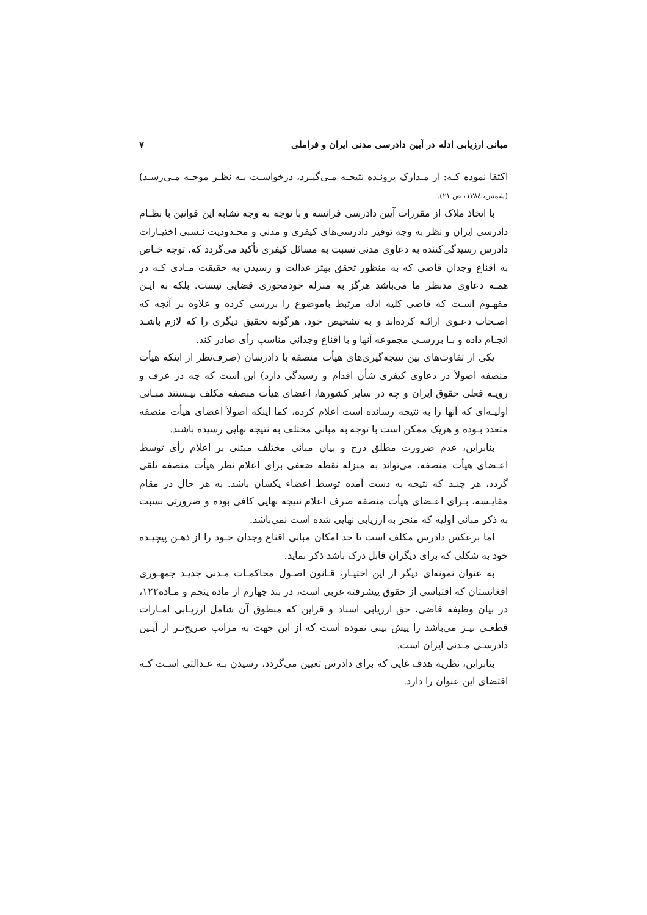مبانی ارزیابی ادله در آیین دادرسی مدنی ایران و فراملی ۷
اکتفا نموده کـه: از مـدارک پرونـده نتیجـه مـی‌گیـرد، درخواسـت بـه نظـر موجـه مـی‌رسـد) (شمس، ۱۳۸٤، ص ۲۱).
با اتخاذ ملاک از مقررات آیین دادرسی فرانسه و با توجه به وجه تشابه این قوانین با نظـام دادرسی ایران و نظر به وجه توفیر دادرسی‌های کیفری و مدنی و محـدودیت نـسبی اختیـارات دادرس رسیدگی‌کننده به دعاوی مدنی نسبت به مسائل کیفری تأکید می‌گردد که، توجه خـاص به اقناع وجدان قاضی که به منظور تحقق بهتر عدالت و رسیدن به حقیقت مـادی کـه در همـه دعاوی مدنظر ما می‌باشد هرگز به منزله خودمحوری قضایی نیست. بلکه به ایـن مفهـوم اسـت که قاضی کلیه ادله مرتبط باموضوع را بررسی کرده و علاوه بر آنچه که اصـحاب دعـوی ارائـه کرده‌اند و به تشخیص خود، هرگونه تحقیق دیگری را که لازم باشـد انجـام داده و بـا بررسـی مجموعه آنها و با اقناع وجدانی مناسب رأی صادر کند.
یکی از تفاوت‌های بین نتیجه‌گیری‌های هیأت منصفه با دادرسان (صرف‌نظر از اینکه هیأت منصفه اصولاً در دعاوی کیفری شأن اقدام و رسیدگی دارد) این است که چه در عرف و رویـه فعلی حقوق ایران و چه در سایر کشورها، اعضای هیأت منصفه مکلف نیـستند مبـانی اولیـه‌ای که آنها را به نتیجه رسانده است اعلام کرده، کما اینکه اصولاً اعضای هیأت منصفه متعدد بـوده و هریک ممکن است با توجه به مبانی مختلف به نتیجه نهایی رسیده باشند.
بنابراین، عدم ضرورت مطلق درج و بیان مبانی مختلف مبتنی بر اعلام رأی توسط اعـضای هیأت منصفه، می‌تواند به منزله نقطه ضعفی برای اعلام نظر هیأت منصفه تلقی گردد، هر چنـد که نتیجه به دست آمده توسط اعضاء یکسان باشد. به هر حال در مقام مقایـسه، بـرای اعـضای هیأت منصفه صرف اعلام نتیجه نهایی کافی بوده و ضرورتی نسبت به ذکر مبانی اولیه که منجر به ارزیابی نهایی شده است نمی‌باشد.
اما برعکس دادرس مکلف است تا حد امکان مبانی اقناع وجدان خـود را از ذهـن پیچیـده خود به شکلی که برای دیگران قابل درک باشد ذکر نماید.
به عنوان نمونه‌ای دیگر از این اختیـار، قـانون اصـول محاکمـات مـدنی جدیـد جمهـوری افغانستان که اقتباسی از حقوق پیشرفته غربی است، در بند چهارم از ماده پنجم و مـاده۱۲۲، در بیان وظیفه قاضی، حق ارزیابی اسناد و قراین که منطوق آن شامل ارزیـابی امـارات قطعـی نیـز می‌باشد را پیش بینی نموده است که از این جهت به مراتب صریح‌تـر از آیـین دادرسـی مـدنی ایران است.
بنابراین، نظریه هدف غایی که برای دادرس تعیین می‌گردد، رسیدن بـه عـدالتی اسـت کـه اقتضای این عنوان را دارد.